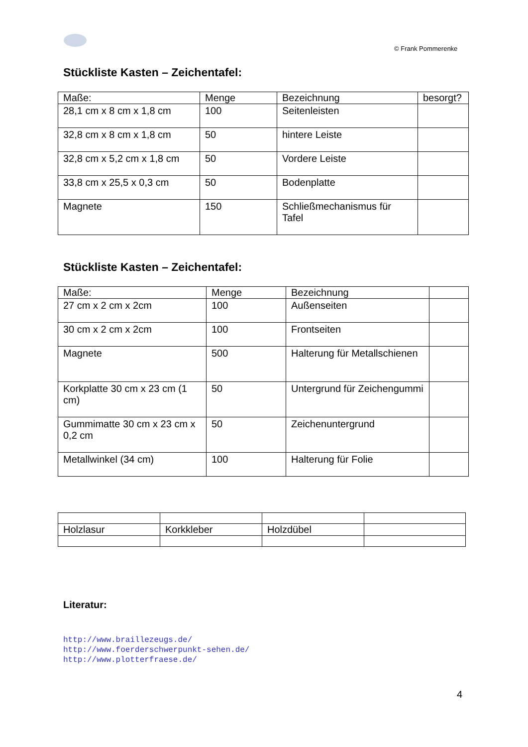© Frank Pommerenke
Stückliste Kasten – Zeichentafel:
| Maße: | Menge | Bezeichnung | besorgt? |
| 28,1 cm x 8 cm x 1,8 cm | 100 | Seitenleisten | |
| 32,8 cm x 8 cm x 1,8 cm | 50 | hintere Leiste | |
| 32,8 cm x 5,2 cm x 1,8 cm | 50 | Vordere Leiste | |
| 33,8 cm x 25,5 x 0,3 cm | 50 | Bodenplatte | |
| Magnete | 150 | Schließmechanismus für Tafel | |
Stückliste Kasten – Zeichentafel:
| Maße: | Menge | Bezeichnung | |
| 27 cm x 2 cm x 2cm | 100 | Außenseiten | |
| 30 cm x 2 cm x 2cm | 100 | Frontseiten | |
| Magnete | 500 | Halterung für Metallschienen | |
| Korkplatte 30 cm x 23 cm (1 cm) | 50 | Untergrund für Zeichengummi | |
| Gummimatte 30 cm x 23 cm x 0,2 cm | 50 | Zeichenuntergrund | |
| Metallwinkel (34 cm) | 100 | Halterung für Folie | |
| Holzlasur | Korkkleber | Holzdübel | |
Literatur:
http://www.braillezeugs.de/
http://www.foerderschwerpunkt-sehen.de/
http://www.plotterfraese.de/
4